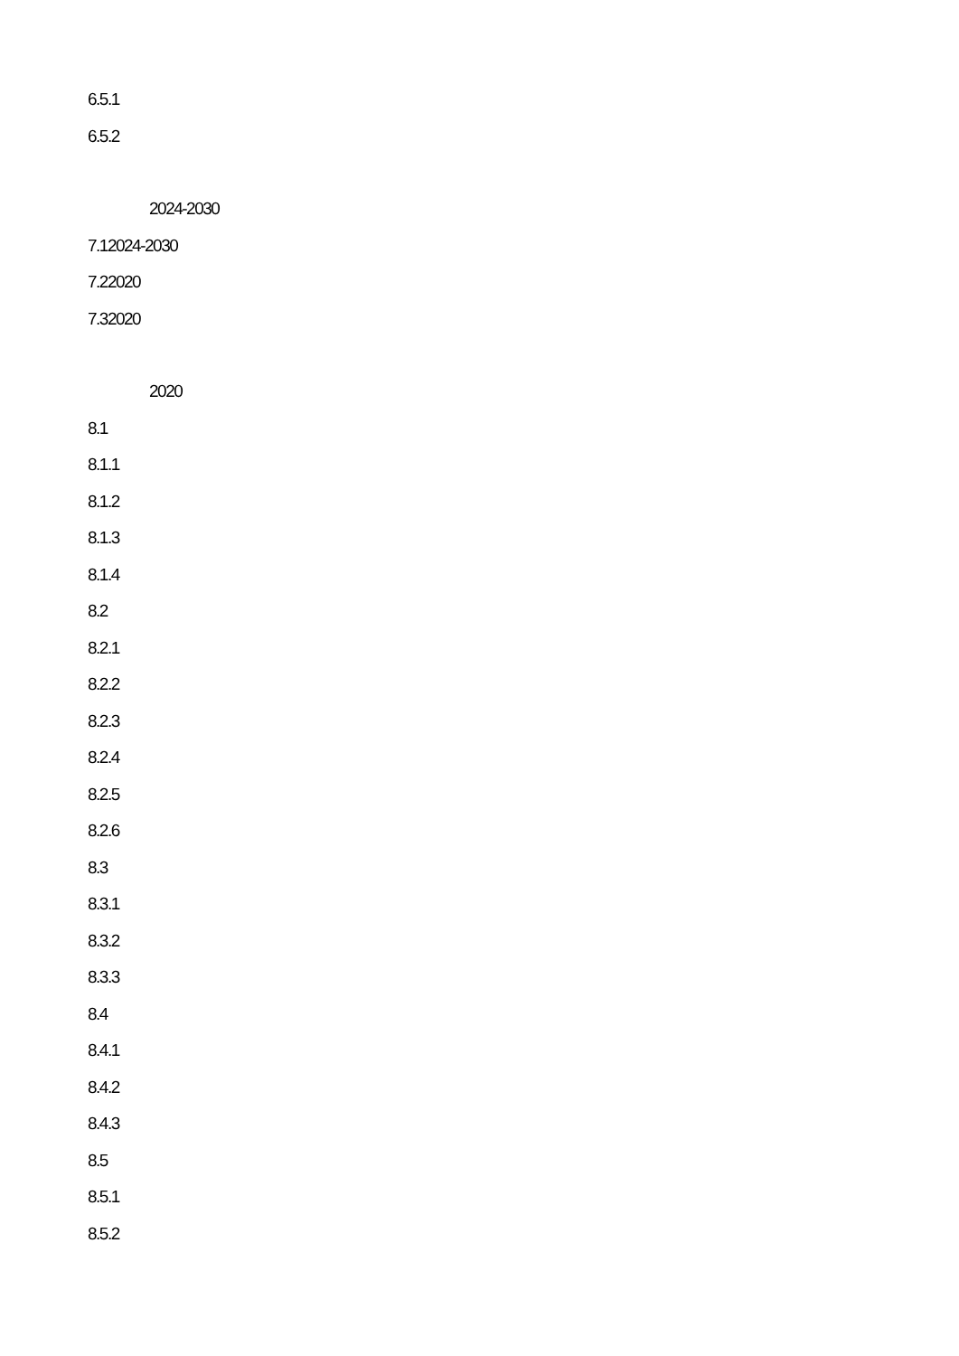6.5.1
6.5.2
2024-2030
7.12024-2030
7.22020
7.32020
2020
8.1
8.1.1
8.1.2
8.1.3
8.1.4
8.2
8.2.1
8.2.2
8.2.3
8.2.4
8.2.5
8.2.6
8.3
8.3.1
8.3.2
8.3.3
8.4
8.4.1
8.4.2
8.4.3
8.5
8.5.1
8.5.2